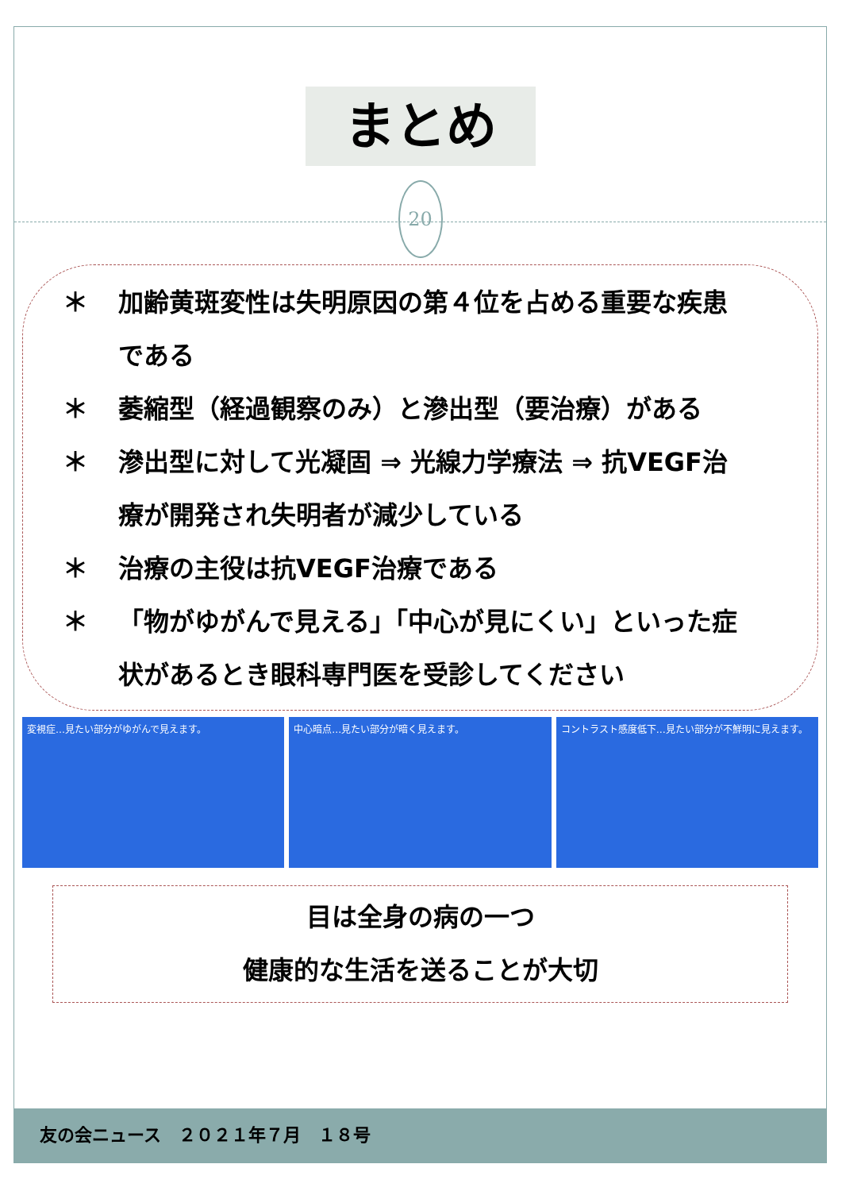まとめ
20
＊ 加齢黄斑変性は失明原因の第４位を占める重要な疾患である
＊ 萎縮型（経過観察のみ）と滲出型（要治療）がある
＊ 滲出型に対して光凝固 ⇒ 光線力学療法 ⇒ 抗VEGF治療が開発され失明者が減少している
＊ 治療の主役は抗VEGF治療である
＊ 「物がゆがんで見える」「中心が見にくい」といった症状があるとき眼科専門医を受診してください
変視症…見たい部分がゆがんで見えます。
中心暗点…見たい部分が暗く見えます。 コントラスト感度低下…見たい部分が不鮮明に見えます。
目は全身の病の一つ
健康的な生活を送ることが大切
友の会ニュース　２０２１年７月　１８号